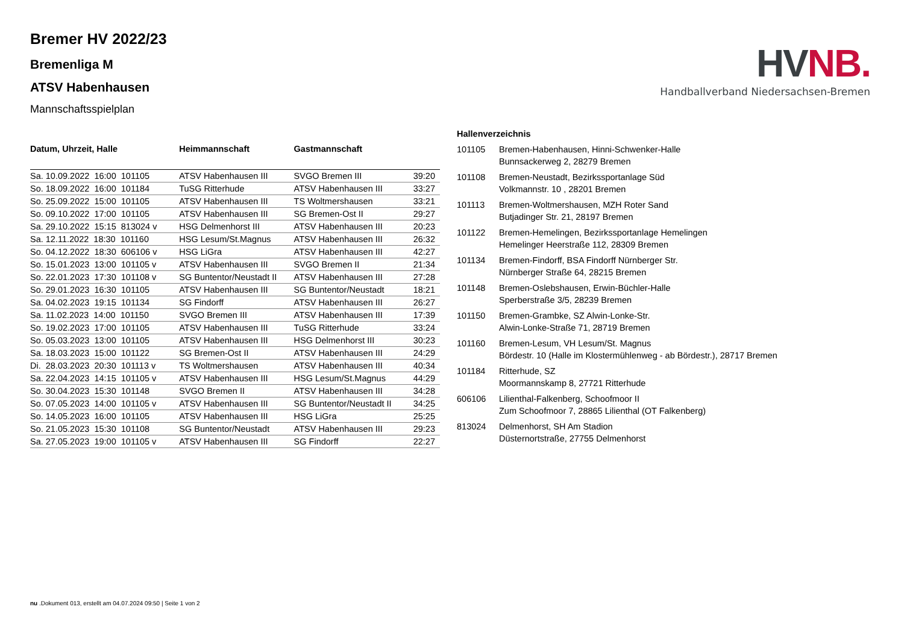Bremer HV 2022/23
Bremenliga M
ATSV Habenhausen
Mannschaftsspielplan
HV NB.
Handballverband Niedersachsen-Bremen
| Datum, Uhrzeit, Halle | Heimmannschaft | Gastmannschaft | |
| --- | --- | --- | --- |
| Sa. 10.09.2022 16:00 101105 | ATSV Habenhausen III | SVGO Bremen III | 39:20 |
| So. 18.09.2022 16:00 101184 | TuSG Ritterhude | ATSV Habenhausen III | 33:27 |
| So. 25.09.2022 15:00 101105 | ATSV Habenhausen III | TS Woltmershausen | 33:21 |
| So. 09.10.2022 17:00 101105 | ATSV Habenhausen III | SG Bremen-Ost II | 29:27 |
| Sa. 29.10.2022 15:15 813024 v | HSG Delmenhorst III | ATSV Habenhausen III | 20:23 |
| Sa. 12.11.2022 18:30 101160 | HSG Lesum/St.Magnus | ATSV Habenhausen III | 26:32 |
| So. 04.12.2022 18:30 606106 v | HSG LiGra | ATSV Habenhausen III | 42:27 |
| So. 15.01.2023 13:00 101105 v | ATSV Habenhausen III | SVGO Bremen II | 21:34 |
| So. 22.01.2023 17:30 101108 v | SG Buntentor/Neustadt II | ATSV Habenhausen III | 27:28 |
| So. 29.01.2023 16:30 101105 | ATSV Habenhausen III | SG Buntentor/Neustadt | 18:21 |
| Sa. 04.02.2023 19:15 101134 | SG Findorff | ATSV Habenhausen III | 26:27 |
| Sa. 11.02.2023 14:00 101150 | SVGO Bremen III | ATSV Habenhausen III | 17:39 |
| So. 19.02.2023 17:00 101105 | ATSV Habenhausen III | TuSG Ritterhude | 33:24 |
| So. 05.03.2023 13:00 101105 | ATSV Habenhausen III | HSG Delmenhorst III | 30:23 |
| Sa. 18.03.2023 15:00 101122 | SG Bremen-Ost II | ATSV Habenhausen III | 24:29 |
| Di. 28.03.2023 20:30 101113 v | TS Woltmershausen | ATSV Habenhausen III | 40:34 |
| Sa. 22.04.2023 14:15 101105 v | ATSV Habenhausen III | HSG Lesum/St.Magnus | 44:29 |
| So. 30.04.2023 15:30 101148 | SVGO Bremen II | ATSV Habenhausen III | 34:28 |
| So. 07.05.2023 14:00 101105 v | ATSV Habenhausen III | SG Buntentor/Neustadt II | 34:25 |
| So. 14.05.2023 16:00 101105 | ATSV Habenhausen III | HSG LiGra | 25:25 |
| So. 21.05.2023 15:30 101108 | SG Buntentor/Neustadt | ATSV Habenhausen III | 29:23 |
| Sa. 27.05.2023 19:00 101105 v | ATSV Habenhausen III | SG Findorff | 22:27 |
| Hallenverzeichnis | |
| --- | --- |
| 101105 | Bremen-Habenhausen, Hinni-Schwenker-Halle Bunnsackerweg 2, 28279 Bremen |
| 101108 | Bremen-Neustadt, Bezirkssportanlage Süd Volkmannstr. 10 , 28201 Bremen |
| 101113 | Bremen-Woltmershausen, MZH Roter Sand Butjadinger Str. 21, 28197 Bremen |
| 101122 | Bremen-Hemelingen, Bezirkssportanlage Hemelingen Hemelinger Heerstraße 112, 28309 Bremen |
| 101134 | Bremen-Findorff, BSA Findorff Nürnberger Str. Nürnberger Straße 64, 28215 Bremen |
| 101148 | Bremen-Oslebshausen, Erwin-Büchler-Halle Sperberstraße 3/5, 28239 Bremen |
| 101150 | Bremen-Grambke, SZ Alwin-Lonke-Str. Alwin-Lonke-Straße 71, 28719 Bremen |
| 101160 | Bremen-Lesum, VH Lesum/St. Magnus Bördestr. 10 (Halle im Klostermühlenweg - ab Bördestr.), 28717 Bremen |
| 101184 | Ritterhude, SZ Moormannskamp 8, 27721 Ritterhude |
| 606106 | Lilienthal-Falkenberg, Schoofmoor II Zum Schoofmoor 7, 28865 Lilienthal (OT Falkenberg) |
| 813024 | Delmenhorst, SH Am Stadion Düsternortstraße, 27755 Delmenhorst |
nu .Dokument 013, erstellt am 04.07.2024 09:50 | Seite 1 von 2